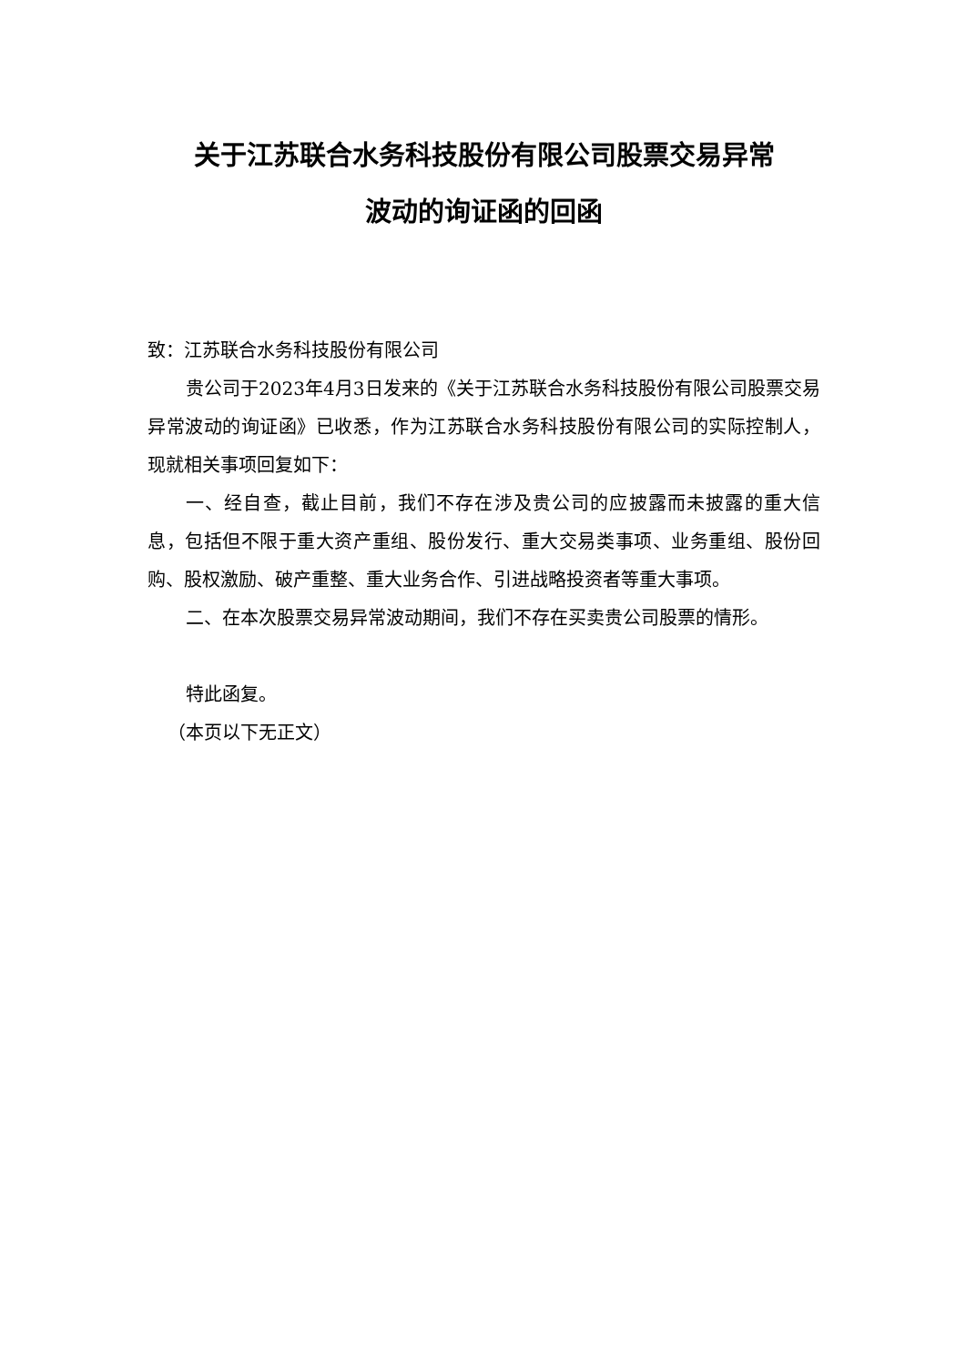关于江苏联合水务科技股份有限公司股票交易异常
波动的询证函的回函
致：江苏联合水务科技股份有限公司
贵公司于2023年4月3日发来的《关于江苏联合水务科技股份有限公司股票交易异常波动的询证函》已收悉，作为江苏联合水务科技股份有限公司的实际控制人，现就相关事项回复如下：
一、经自查，截止目前，我们不存在涉及贵公司的应披露而未披露的重大信息，包括但不限于重大资产重组、股份发行、重大交易类事项、业务重组、股份回购、股权激励、破产重整、重大业务合作、引进战略投资者等重大事项。
二、在本次股票交易异常波动期间，我们不存在买卖贵公司股票的情形。
特此函复。
（本页以下无正文）